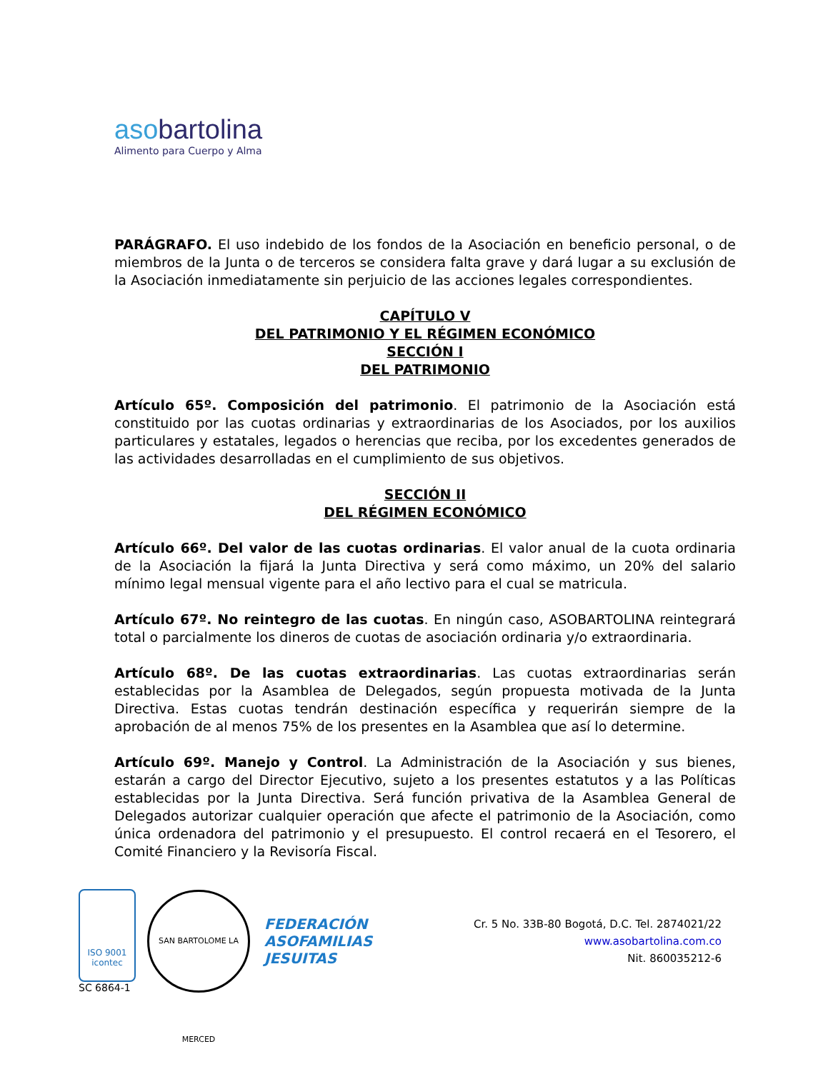asobartolina
Alimento para Cuerpo y Alma
PARÁGRAFO. El uso indebido de los fondos de la Asociación en beneficio personal, o de miembros de la Junta o de terceros se considera falta grave y dará lugar a su exclusión de la Asociación inmediatamente sin perjuicio de las acciones legales correspondientes.
CAPÍTULO V
DEL PATRIMONIO Y EL RÉGIMEN ECONÓMICO
SECCIÓN I
DEL PATRIMONIO
Artículo 65º. Composición del patrimonio. El patrimonio de la Asociación está constituido por las cuotas ordinarias y extraordinarias de los Asociados, por los auxilios particulares y estatales, legados o herencias que reciba, por los excedentes generados de las actividades desarrolladas en el cumplimiento de sus objetivos.
SECCIÓN II
DEL RÉGIMEN ECONÓMICO
Artículo 66º. Del valor de las cuotas ordinarias. El valor anual de la cuota ordinaria de la Asociación la fijará la Junta Directiva y será como máximo, un 20% del salario mínimo legal mensual vigente para el año lectivo para el cual se matricula.
Artículo 67º. No reintegro de las cuotas. En ningún caso, ASOBARTOLINA reintegrará total o parcialmente los dineros de cuotas de asociación ordinaria y/o extraordinaria.
Artículo 68º. De las cuotas extraordinarias. Las cuotas extraordinarias serán establecidas por la Asamblea de Delegados, según propuesta motivada de la Junta Directiva. Estas cuotas tendrán destinación específica y requerirán siempre de la aprobación de al menos 75% de los presentes en la Asamblea que así lo determine.
Artículo 69º. Manejo y Control. La Administración de la Asociación y sus bienes, estarán a cargo del Director Ejecutivo, sujeto a los presentes estatutos y a las Políticas establecidas por la Junta Directiva. Será función privativa de la Asamblea General de Delegados autorizar cualquier operación que afecte el patrimonio de la Asociación, como única ordenadora del patrimonio y el presupuesto. El control recaerá en el Tesorero, el Comité Financiero y la Revisoría Fiscal.
ISO 9001
icontec
SC 6864-1
SAN BARTOLOME LA MERCED
FEDERACIÓN
ASOFAMILIAS
JESUITAS
Cr. 5 No. 33B-80 Bogotá, D.C. Tel. 2874021/22
www.asobartolina.com.co
Nit. 860035212-6